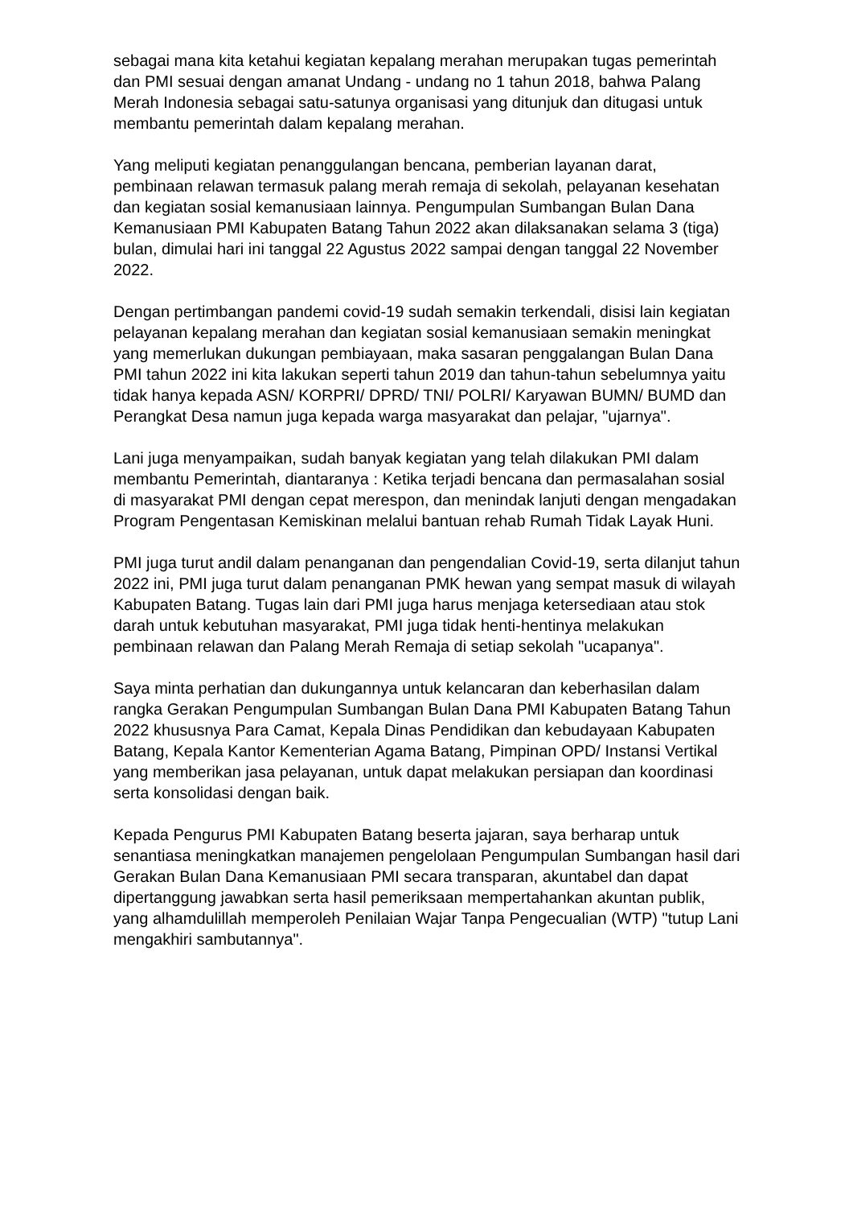sebagai mana kita ketahui kegiatan kepalang merahan merupakan tugas pemerintah dan PMI sesuai dengan amanat Undang - undang no 1 tahun 2018, bahwa Palang Merah Indonesia sebagai satu-satunya organisasi yang ditunjuk dan ditugasi untuk membantu pemerintah dalam kepalang merahan.
Yang meliputi kegiatan penanggulangan bencana, pemberian layanan darat, pembinaan relawan termasuk palang merah remaja di sekolah, pelayanan kesehatan dan kegiatan sosial kemanusiaan lainnya. Pengumpulan Sumbangan Bulan Dana Kemanusiaan PMI Kabupaten Batang Tahun 2022 akan dilaksanakan selama 3 (tiga) bulan, dimulai hari ini tanggal 22 Agustus 2022 sampai dengan tanggal 22 November 2022.
Dengan pertimbangan pandemi covid-19 sudah semakin terkendali, disisi lain kegiatan pelayanan kepalang merahan dan kegiatan sosial kemanusiaan semakin meningkat yang memerlukan dukungan pembiayaan, maka sasaran penggalangan Bulan Dana PMI tahun 2022 ini kita lakukan seperti tahun 2019 dan tahun-tahun sebelumnya yaitu tidak hanya kepada ASN/ KORPRI/ DPRD/ TNI/ POLRI/ Karyawan BUMN/ BUMD dan Perangkat Desa namun juga kepada warga masyarakat dan pelajar, "ujarnya".
Lani juga menyampaikan, sudah banyak kegiatan yang telah dilakukan PMI dalam membantu Pemerintah, diantaranya : Ketika terjadi bencana dan permasalahan sosial di masyarakat PMI dengan cepat merespon, dan menindak lanjuti dengan mengadakan Program Pengentasan Kemiskinan melalui bantuan rehab Rumah Tidak Layak Huni.
PMI juga turut andil dalam penanganan dan pengendalian Covid-19, serta dilanjut tahun 2022 ini, PMI juga turut dalam penanganan PMK hewan yang sempat masuk di wilayah Kabupaten Batang. Tugas lain dari PMI juga harus menjaga ketersediaan atau stok darah untuk kebutuhan masyarakat, PMI juga tidak henti-hentinya melakukan pembinaan relawan dan Palang Merah Remaja di setiap sekolah "ucapanya".
Saya minta perhatian dan dukungannya untuk kelancaran dan keberhasilan dalam rangka Gerakan Pengumpulan Sumbangan Bulan Dana PMI Kabupaten Batang Tahun 2022 khususnya Para Camat, Kepala Dinas Pendidikan dan kebudayaan Kabupaten Batang, Kepala Kantor Kementerian Agama Batang, Pimpinan OPD/ Instansi Vertikal yang memberikan jasa pelayanan, untuk dapat melakukan persiapan dan koordinasi serta konsolidasi dengan baik.
Kepada Pengurus PMI Kabupaten Batang beserta jajaran, saya berharap untuk senantiasa meningkatkan manajemen pengelolaan Pengumpulan Sumbangan hasil dari Gerakan Bulan Dana Kemanusiaan PMI secara transparan, akuntabel dan dapat dipertanggung jawabkan serta hasil pemeriksaan mempertahankan akuntan publik, yang alhamdulillah memperoleh Penilaian Wajar Tanpa Pengecualian (WTP) "tutup Lani mengakhiri sambutannya".